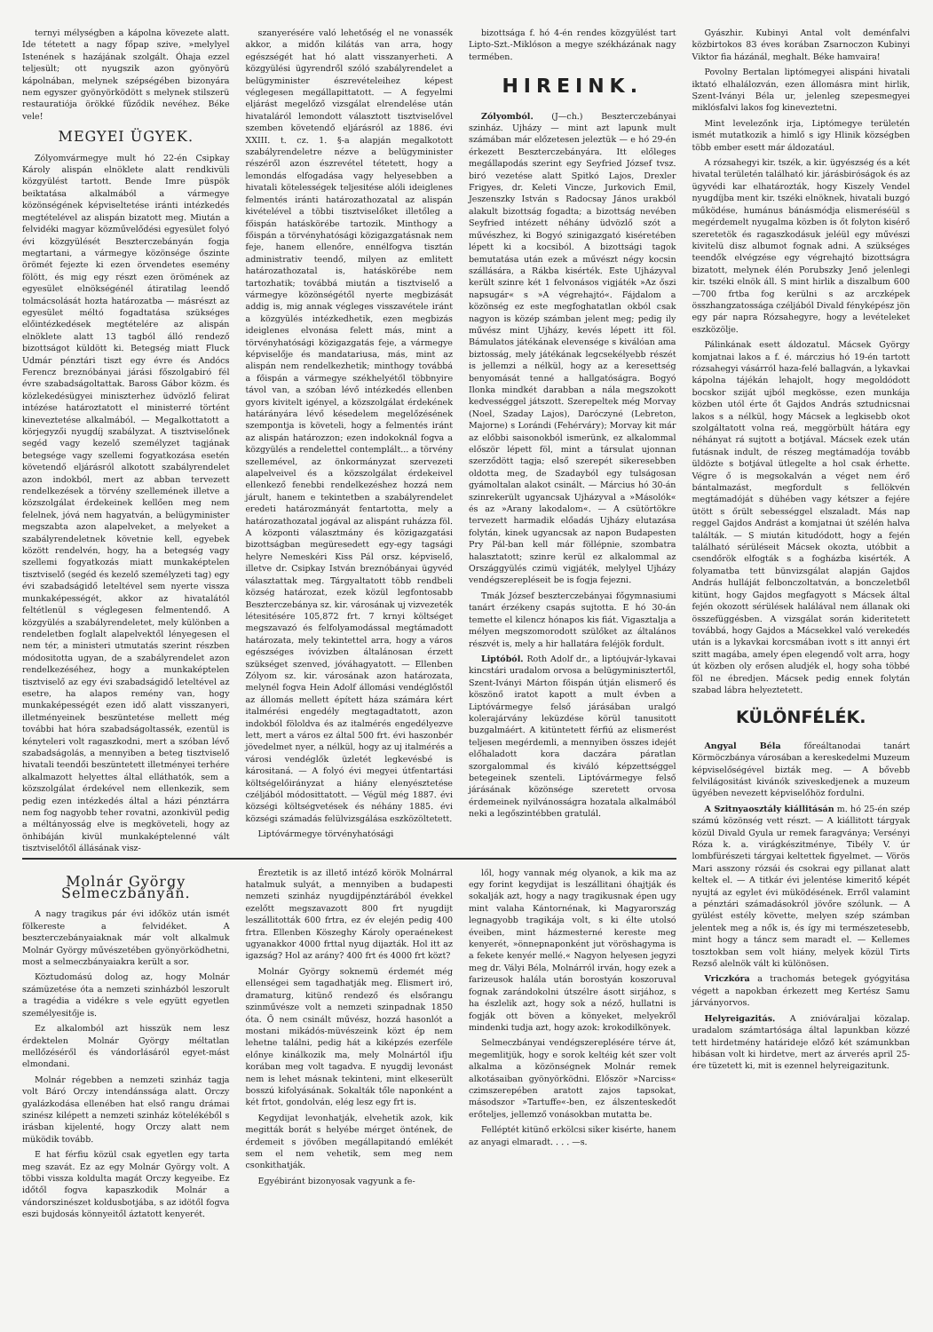ternyi mélységben a kápolna kövezete alatt. Ide tétetett a nagy főpap szive, »melylyel Istenének s hazájának szolgált. Óhaja ezzel teljesült; ott nyugszik azon gyönyörü kápolnában, melynek szépségében bizonyára nem egyszer gyönyörködött s melynek stilszerü restauratiója örökké fűződik nevéhez. Béke vele!
MEGYEI ÜGYEK.
Zólyomvármegye mult hó 22-én Csipkay Károly alispán elnöklete alatt rendkivüli közgyülést tartott. Bende Imre püspök beiktatása alkalmából a vármegye közönségének képviseltetése iránti intézkedés megtételével az alispán bizatott meg. Miután a felvidéki magyar közművelődési egyesület folyó évi közgyülését Beszterczebányán fogja megtartani, a vármegye közönsége őszinte örömét fejezte ki ezen örvendetes esemény fölött, és mig egy részt ezen örömének az egyesület elnökségénél átiratilag leendő tolmácsolását hozta határozatba — másrészt az egyesület méltó fogadtatása szükséges előintézkedések megtételére az alispán elnöklete alatt 13 tagból álló rendező bizottságot küldött ki. Betegség miatt Fluck Udmár pénztári tiszt egy évre és Andócs Ferencz breznóbányai járási főszolgabiró fél évre szabadságoltattak. Baross Gábor közm. és közlekedésügyei miniszterhez üdvözlő felirat intézése határoztatott el ministerré történt kineveztetése alkalmából. — Megalkottatott a körjegyzői nyugdíj szabályzat. A tisztviselőnek segéd vagy kezelő személyzet tagjának betegsége vagy szellemi fogyatkozása esetén követendő eljárásról alkotott szabályrendelet azon indokból, mert az abban tervezett rendelkezések a törvény szellemének illetve a közszolgálat érdekeinek kellően meg nem felelnek, jóvá nem hagyatván, a belügyminister megszabta azon alapelveket, a melyeket a szabályrendeletnek követnie kell, egyebek között rendelvén, hogy, ha a betegség vagy szellemi fogyatkozás miatt munkaképtelen tisztviselő (segéd és kezelő személyzeti tag) egy évi szabadságidő leteltével sem nyerte vissza munkaképességét, akkor az hivatalától feltétlenül s véglegesen felmentendő. A közgyülés a szabályrendeletet, mely különben a rendeletben foglalt alapelvektől lényegesen el nem tér, a ministeri utmutatás szerint részben módositotta ugyan, de a szabályrendelet azon rendelkezéséhez, hogy a munkaképtelen tisztviselő az egy évi szabadságidő leteltével az esetre, ha alapos remény van, hogy munkaképességét ezen idő alatt visszanyeri, illetményeinek beszüntetése mellett még további hat hóra szabadságoltassék, ezentül is kényteleri volt ragaszkodni, mert a szóban lévő szabadságolás, a mennyiben a beteg tisztviselő hivatali teendői beszüntetett illetményei terhére alkalmazott helyettes által elláthatók, sem a közszolgálat érdekével nem ellenkezik, sem pedig ezen intézkedés által a házi pénztárra nem fog nagyobb teher rovatni, azonkivül pedig a méltányosság elve is megköveteli, hogy az önhibáján kivül munkaképtelenné vált tisztviselőtől állásának visz-
szanyerésére való lehetőség el ne vonassék akkor, a midőn kilátás van arra, hogy egészségét hat hó alatt visszanyerheti. A közgyülési ügyrendről szóló szabályrendelet a belügyminister észrevételeihez képest véglegesen megállapittatott. — A fegyelmi eljárást megelőző vizsgálat elrendelése után hivataláról lemondott választott tisztviselővel szemben követendő eljárásról az 1886. évi XXIII. t. cz. 1. §-a alapján megalkotott szabályrendeletre nézve a belügyminister részéről azon észrevétel tétetett, hogy a lemondás elfogadása vagy helyesebben a hivatali kötelességek teljesitése alóli ideiglenes felmentés iránti határozathozatal az alispán kivételével a többi tisztviselőket illetőleg a főispán hatáskörébe tartozik. Minthogy a főispán a törvényhatósági közigazgatásnak nem feje, hanem ellenőre, ennélfogva tisztán administrativ teendő, milyen az emlitett határozathozatal is, hatáskörébe nem tartozhatik; továbbá miután a tisztviselő a vármegye közönségétől nyerte megbizását addig is, mig annak végleges visszavétele iránt a közgyülés intézkedhetik, ezen megbizás ideiglenes elvonása felett más, mint a törvényhatósági közigazgatás feje, a vármegye képviselője és mandatariusa, más, mint az alispán nem rendelkezhetik; minthogy továbbá a főispán a vármegye székhelyétől többnyire távol van, a szóban lévő intézkedés ellenben gyors kivitelt igényel, a közszolgálat érdekének határányára lévő késedelem megelőzésének szempontja is követeli, hogy a felmentés iránt az alispán határozzon; ezen indokoknál fogva a közgyülés a rendelettel contemplált... a törvény szellemével, az önkormányzat szervezeti alapelveivel és a közszolgálat érdekeivel ellenkező fenebbi rendelkezéshez hozzá nem járult, hanem e tekintetben a szabályrendelet eredeti határozmányát fentartotta, mely a határozathozatal jogával az alispánt ruházza föl. A központi választmány és közigazgatási bizottságban megüresedett egy-egy tagsági helyre Nemeskéri Kiss Pál orsz. képviselő, illetve dr. Csipkay István breznóbányai ügyvéd választattak meg. Tárgyaltatott több rendbeli község határozat, ezek közül legfontosabb Beszterczebánya sz. kir. városának uj vizvezeték létesitésére 105,872 frt. 7 krnyi költséget megszavazó és felfolyamodással megtámadott határozata, mely tekintettel arra, hogy a város egészséges ivóvizben általánosan érzett szükséget szenved, jóváhagyatott. — Ellenben Zólyom sz. kir. városának azon határozata, melynél fogva Hein Adolf állomási vendéglőstől az állomás mellett épített háza számára kért italmérési engedély megtagadtatott, azon indokból föloldva és az italmérés engedélyezve lett, mert a város ez által 500 frt. évi haszonbér jövedelmet nyer, a nélkül, hogy az uj italmérés a városi vendéglők üzletét legkevésbé is kárositaná. — A folyó évi megyei útfentartási költségelőirányzat a hiány elenyésztetése czéljából módosittatott. — Végül még 1887. évi községi költségvetések és néhány 1885. évi községi számadás felülvizsgálása eszközöltetett.
Liptóvármegye törvényhatósági
bizottsága f. hó 4-én rendes közgyülést tart Lipto-Szt.-Miklóson a megye székházának nagy termében.
HIREINK.
Zólyomból. (J—ch.) Beszterczebányai szinház. Ujházy — mint azt lapunk mult számában már előzetesen jeleztük — e hó 29-én érkezett Beszterczebányára. Itt előleges megállapodás szerint egy Seyfried József tvsz. biró vezetése alatt Spitkó Lajos, Drexler Frigyes, dr. Keleti Vincze, Jurkovich Emil, Jeszenszky István s Radocsay János urakból alakult bizottság fogadta; a bizottság nevében Seyfried intézett néhány üdvözlő szót a művészhez, ki Bogyó szinigazgató kiséretében lépett ki a kocsiból. A bizottsági tagok bemutatása után ezek a művészt négy kocsin szállására, a Rákba kisérték. Este Ujházyval került szinre két 1 felvonásos vigjáték »Az őszi napsugár« s »A végrehajtó«. Fájdalom a közönség ez este megfoghatatlan okból csak nagyon is közép számban jelent meg; pedig ily művész mint Ujházy, kevés lépett itt föl. Bámulatos játékának elevensége s kiválóan ama biztosság, mely játékának legcsekélyebb részét is jellemzi a nélkül, hogy az a keresettség benyomását tenné a hallgatóságra. Bogyó Ilonka mindkét darabban a nála megszokott kedvességgel játszott. Szerepeltek még Morvay (Noel, Szaday Lajos), Daróczyné (Lebreton, Majorne) s Lorándi (Fehérváry); Morvay kit már az előbbi saisonokból ismerünk, ez alkalommal először lépett föl, mint a társulat ujonnan szerződött tagja; első szerepét sikeresebben oldotta meg, de Szadayból egy tulságosan gyámoltalan alakot csinált. — Március hó 30-án szinrekerült ugyancsak Ujházyval a »Másolók« és az »Arany lakodalom«. — A csütörtökre tervezett harmadik előadás Ujházy elutazása folytán, kinek ugyancsak az napon Budapesten Pry Pál-ban kell már föllépnie, szombatra halasztatott; szinre kerül ez alkalommal az Országgyülés czimü vigjáték, melylyel Ujházy vendégszerepléseit be is fogja fejezni.
Tmák József beszterczebányai főgymnasiumi tanárt érzékeny csapás sujtotta. E hó 30-án temette el kilencz hónapos kis fiát. Vigasztalja a mélyen megszomorodott szülőket az általános részvét is, mely a hir hallatára feléjök fordult.
Liptóból. Roth Adolf dr., a liptóujvár-lykavai kincstári uradalom orvosa a belügyminisztertől, Szent-Iványi Márton főispán útján elismerő és köszönő iratot kapott a mult évben a Liptóvármegye felső járásában uralgó kolerajárvány leküzdése körül tanusitott buzgalmáért. A kitüntetett férfiú az elismerést teljesen megérdemli, a mennyiben összes idejét előhaladott kora daczára páratlan szorgalommal és kiváló képzettséggel betegeinek szenteli. Liptóvármegye felső járásának közönsége szeretett orvosa érdemeinek nyilvánosságra hozatala alkalmából neki a legőszintébben gratulál.
Molnár György Selmeczbányán.
A nagy tragikus pár évi időköz után ismét fölkereste a felvidéket. A beszterczebányaiaknak már volt alkalmuk Molnár György művészetében gyönyörködhetni, most a selmeczbányaiakra került a sor.
Köztudomású dolog az, hogy Molnár számüzetése óta a nemzeti szinházból leszorult a tragédia a vidékre s vele együtt egyetlen személyesitője is.
Ez alkalomból azt hisszük nem lesz érdektelen Molnár György méltatlan mellőzéséről és vándorlásáról egyet-mást elmondani.
Molnár régebben a nemzeti szinház tagja volt Báró Orczy intendánssága alatt. Orczy gyalázkodása ellenében hat első rangu drámai szinész kilépett a nemzeti szinház kötelékéből s irásban kijelenté, hogy Orczy alatt nem müködik tovább.
E hat férfiu közül csak egyetlen egy tarta meg szavát. Ez az egy Molnár György volt. A többi vissza koldulta magát Orczy kegyeibe. Ez időtől fogva kapaszkodik Molnár a vándorszinészet koldusbotjába, s az idötől fogva eszi bujdosás könnyeitől áztatott kenyerét.
Éreztetik is az illető intéző körök Molnárral hatalmuk sulyát, a mennyiben a budapesti nemzeti szinház nyugdijpénztárából évekkel ezelőtt megszavazott 800 frt nyugdijt leszállitották 600 frtra, ez év elején pedig 400 frtra. Ellenben Köszeghy Károly operaénekest ugyanakkor 4000 frttal nyug dijazták. Hol itt az igazság? Hol az arány? 400 frt és 4000 frt közt?
Molnár György soknemü érdemét még ellenségei sem tagadhatják meg. Elismert iró, dramaturg, kitünő rendező és elsőrangu szinművésze volt a nemzeti szinpadnak 1850 óta. Ő nem csinált művész, hozzá hasonlót a mostani mikádós-müvészeink közt ép nem lehetne találni, pedig hát a kiképzés ezerféle előnye kinálkozik ma, mely Molnártól ifju korában meg volt tagadva. E nyugdij levonást nem is lehet másnak tekinteni, mint elkeserült bosszú kifolyásának. Sokalták tőle naponként a két frtot, gondolván, elég lesz egy frt is.
Kegydijat levonhatják, elvehetik azok, kik megitták borát s helyébe mérget öntének, de érdemeit s jövőben megállapitandó emlékét sem el nem vehetik, sem meg nem csonkithatják.
Egyébiránt bizonyosak vagyunk a fe-
lől, hogy vannak még olyanok, a kik ma az egy forint kegydijat is leszállitani óhajtják és sokalják azt, hogy a nagy tragikusnak épen ugy mint valaha Kántornénak, ki Magyarország legnagyobb tragikája volt, s ki élte utolsó éveiben, mint házmesterné kereste meg kenyerét, »önnepnaponként jut vöröshagyma is a fekete kenyér mellé.« Nagyon helyesen jegyzi meg dr. Vályi Béla, Molnárról irván, hogy ezek a farizeusok halála után borostyán koszoruval fognak zarándokolni útszélre ásott sirjához, s ha észlelik azt, hogy sok a néző, hullatni is fogják ott böven a könyeket, melyekről mindenki tudja azt, hogy azok: krokodilkönyek.
Selmeczbányai vendégszereplésére térve át, megemlitjük, hogy e sorok keltéig két szer volt alkalma a közönségnek Molnár remek alkotásaiban gyönyörködni. Először »Narciss« czimszerepében aratott zajos tapsokat, másodszor »Tartuffe«-ben, ez álszenteskedőt erőteljes, jellemző vonásokban mutatta be.
Felléptét kitünő erkölcsi siker kisérte, hanem az anyagi elmaradt. . . . —s.
Gyászhir. Kubinyi Antal volt deménfalvi közbirtokos 83 éves korában Zsarnoczon Kubinyi Viktor fia házánál, meghalt. Béke hamvaira!
Povolny Bertalan liptómegyei alispáni hivatali iktató elhalálozván, ezen állomásra mint hirlik, Szent-Iványi Béla ur, jelenleg szepesmegyei miklósfalvi lakos fog kineveztetni.
Mint levelezőnk irja, Liptómegye területén ismét mutatkozik a himlő s igy Hlinik községben több ember esett már áldozatául.
A rózsahegyi kir. tszék, a kir. ügyészség és a két hivatal területén található kir. járásbiróságok és az ügyvédi kar elhatározták, hogy Kiszely Vendel nyugdíjba ment kir. tszéki elnöknek, hivatali buzgó működése, humánus bánásmódja elismeréséül s megérdemelt nyugalma közben is őt folyton kisérő szeretetök és ragaszkodásuk jeléül egy művészi kivitelü disz albumot fognak adni. A szükséges teendők elvégzése egy végrehajtó bizottságra bizatott, melynek élén Porubszky Jenő jelenlegi kir. tszéki elnök áll. S mint hirlik a diszalbum 600—700 frtba fog kerülni s az arczképek összhangzatossága czéljából Divald fényképész jön egy pár napra Rózsahegyre, hogy a levételeket eszközölje.
Pálinkának esett áldozatul. Mácsek György komjatnai lakos a f. é. márczius hó 19-én tartott rózsahegyi vásárról haza-felé ballagván, a lykavkai kápolna tájékán lehajolt, hogy megoldódott bocskor sziját ujból megkösse, ezen munkája közben utól érte őt Gajdos András sztudnicsnai lakos s a nélkül, hogy Mácsek a legkisebb okot szolgáltatott volna reá, meggörbült hátára egy néhányat rá sujtott a botjával. Mácsek ezek után futásnak indult, de részeg megtámadója tovább üldözte s botjával ütlegelte a hol csak érhette. Végre ő is megsokalván a véget nem érő bántalmazást, megfordult s fellökvén megtámadóját s dühében vagy kétszer a fejére ütött s őrült sebességgel elszaladt. Más nap reggel Gajdos Andrást a komjatnai út szélén halva találták. — S miután kitudódott, hogy a fején található sérüléseit Mácsek okozta, utóbbit a csendőrök elfogták s a fogházba kisérték. A folyamatba tett bünvizsgálat alapján Gajdos András hulláját felbonczoltatván, a bonczeletből kitünt, hogy Gajdos megfagyott s Mácsek által fején okozott sérülések halálával nem állanak oki összefüggésben. A vizsgálat során kideritetett továbbá, hogy Gajdos a Mácsekkel való verekedés után is a lykavkai korcsmában ivott s itt annyi ért szitt magába, amely épen elegendő volt arra, hogy út közben oly erősen aludjék el, hogy soha többé föl ne ébredjen. Mácsek pedig ennek folytán szabad lábra helyeztetett.
KÜLÖNFÉLÉK.
Angyal Béla főreáltanodai tanárt Körmöczbánya városában a kereskedelmi Muzeum képviselőségével bizták meg. — A bővebb felvilágositást kivánók sziveskedjenek a muzeum ügyében nevezett képviselőhöz fordulni.
A Szitnyaosztály kiállitásán m. hó 25-én szép számú közönség vett részt. — A kiállitott tárgyak közül Divald Gyula ur remek faragványa; Versényi Róza k. a. virágkészitménye, Tibély V. úr lombfürészeti tárgyai keltettek figyelmet. — Vörös Mari asszony rózsái és csokrai egy pillanat alatt keltek el. — A titkár évi jelentése kimeritő képét nyujtá az egylet évi müködésének. Erről valamint a pénztári számadásokról jövőre szólunk. — A gyülést estély követte, melyen szép számban jelentek meg a nők is, és így mi természetesebb, mint hogy a táncz sem maradt el. — Kellemes tosztokban sem volt hiány, melyek közül Tirts Rezső alelnök vált ki különösen.
Vriczkóra a trachomás betegek gyógyitása végett a napokban érkezett meg Kertész Samu járványorvos.
Helyreigazitás. A znióváraljai közalap. uradalom számtartósága által lapunkban közzé tett hirdetmény határideje előző két számunkban hibásan volt ki hirdetve, mert az árverés april 25-ére tüzetett ki, mit is ezennel helyreigazitunk.